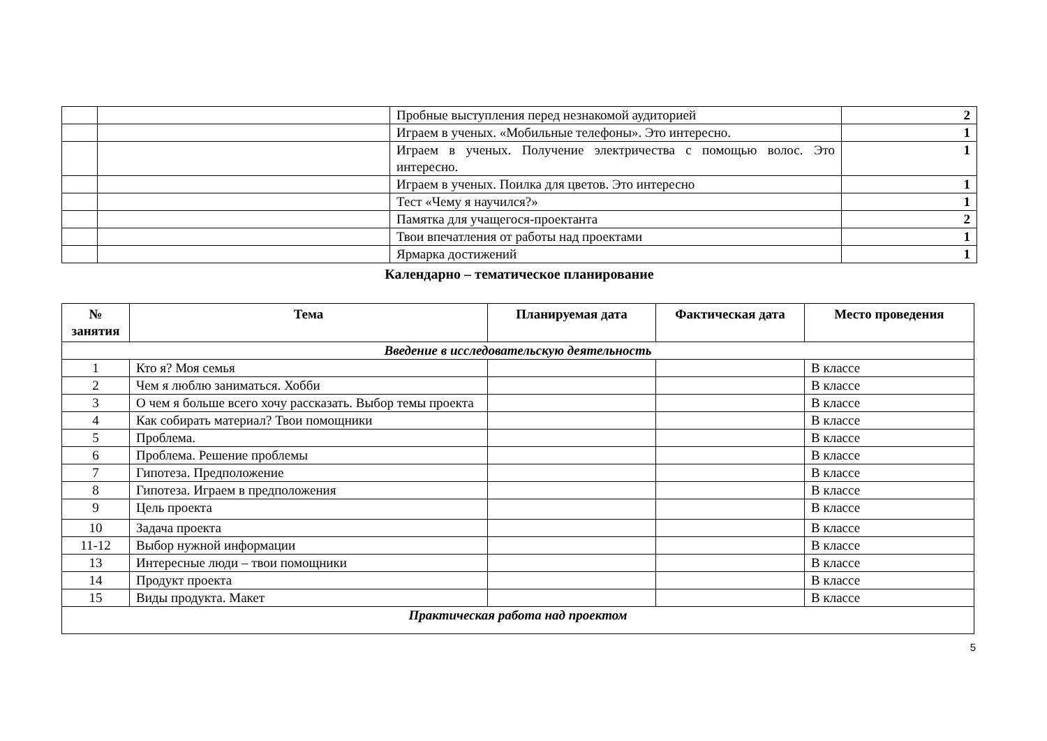| | | Пробные выступления перед незнакомой аудиторией | 2 |
| | | Играем в ученых. «Мобильные телефоны». Это интересно. | 1 |
| | | Играем в ученых. Получение электричества с помощью волос. Это интересно. | 1 |
| | | Играем в ученых. Поилка для цветов. Это интересно | 1 |
| | | Тест «Чему я научился?» | 1 |
| | | Памятка для учащегося-проектанта | 2 |
| | | Твои впечатления от работы над проектами | 1 |
| | | Ярмарка достижений | 1 |
Календарно – тематическое планирование
| № занятия | Тема | Планируемая дата | Фактическая дата | Место проведения |
| --- | --- | --- | --- | --- |
| Введение в исследовательскую деятельность | | | | |
| 1 | Кто я? Моя семья | | | В классе |
| 2 | Чем я люблю заниматься. Хобби | | | В классе |
| 3 | О чем я больше всего хочу рассказать. Выбор темы проекта | | | В классе |
| 4 | Как собирать материал? Твои помощники | | | В классе |
| 5 | Проблема. | | | В классе |
| 6 | Проблема. Решение проблемы | | | В классе |
| 7 | Гипотеза. Предположение | | | В классе |
| 8 | Гипотеза. Играем в предположения | | | В классе |
| 9 | Цель проекта | | | В классе |
| 10 | Задача проекта | | | В классе |
| 11-12 | Выбор нужной информации | | | В классе |
| 13 | Интересные люди – твои помощники | | | В классе |
| 14 | Продукт проекта | | | В классе |
| 15 | Виды продукта. Макет | | | В классе |
| Практическая работа над проектом | | | | |
5